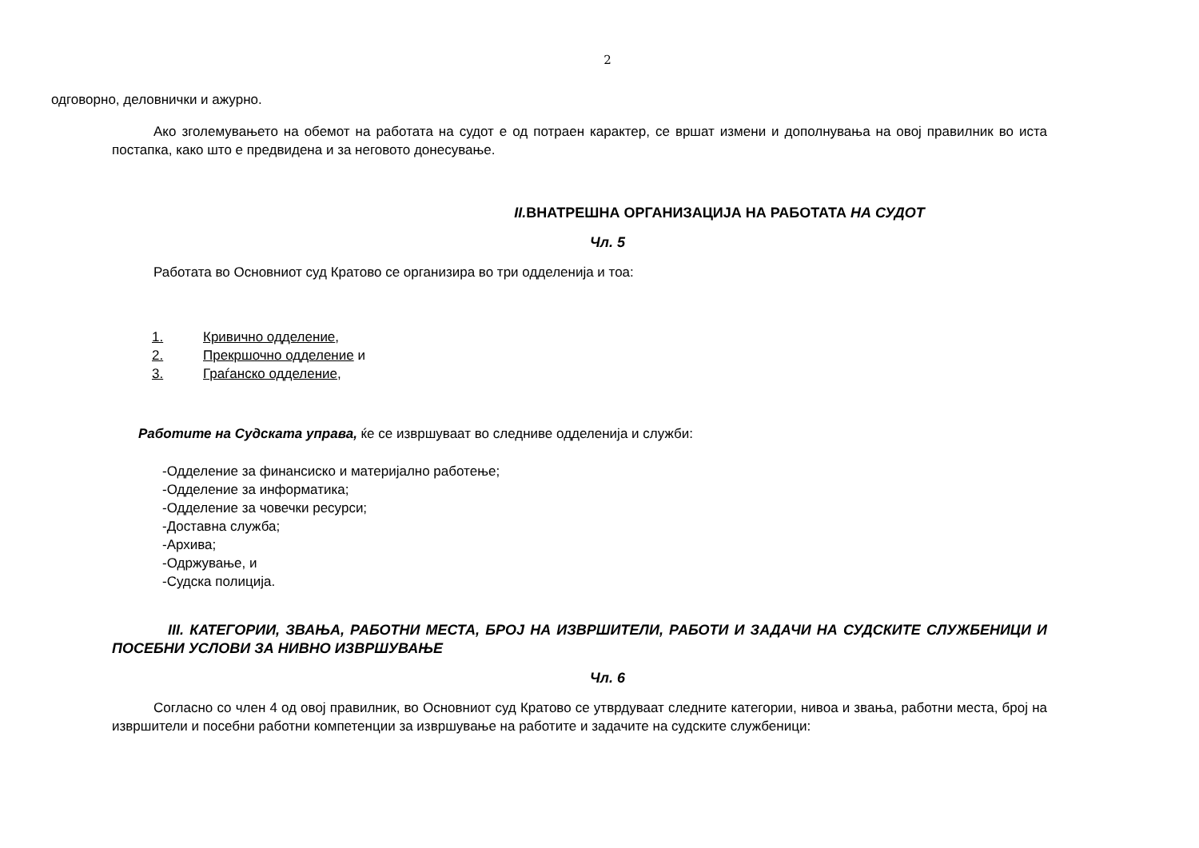2
одговорно, деловнички и ажурно.
Ако зголемувањето на обемот на работата на судот е од потраен карактер, се вршат измени и дополнувања на овој правилник во иста постапка, како што е предвидена и за неговото донесување.
II. ВНАТРЕШНА ОРГАНИЗАЦИЈА НА РАБОТАТА НА СУДОТ
Чл. 5
Работата во Основниот суд Кратово се организира во три одделенија и тоа:
1. Кривично одделение,
2. Прекршочно одделение и
3. Граѓанско одделение,
Работите на Судската управа, ќе се извршуваат во следниве одделенија и служби:
-Одделение за финансиско и материјално работење;
-Одделение за информатика;
-Одделение за човечки ресурси;
-Доставна служба;
-Архива;
-Одржување, и
-Судска полиција.
III. КАТЕГОРИИ, ЗВАЊА, РАБОТНИ МЕСТА, БРОЈ НА ИЗВРШИТЕЛИ, РАБОТИ И ЗАДАЧИ НА СУДСКИТЕ СЛУЖБЕНИЦИ И ПОСЕБНИ УСЛОВИ ЗА НИВНО ИЗВРШУВАЊЕ
Чл. 6
Согласно со член 4 од овој правилник, во Основниот суд Кратово се утврдуваат следните категории, нивоа и звања, работни места, број на извршители и посебни работни компетенции за извршување на работите и задачите на судските службеници: